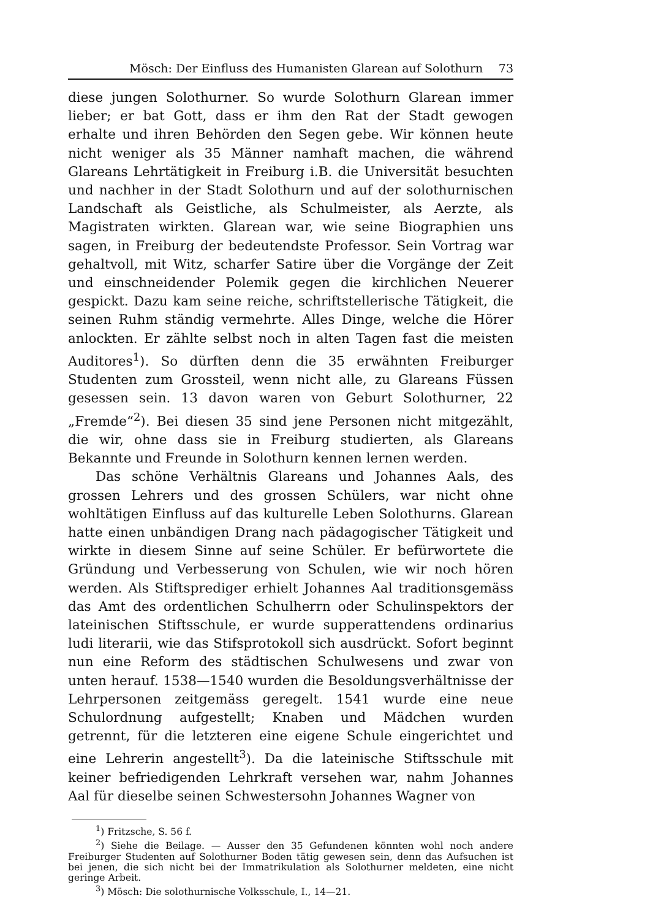Mösch: Der Einfluss des Humanisten Glarean auf Solothurn 73
diese jungen Solothurner. So wurde Solothurn Glarean immer lieber; er bat Gott, dass er ihm den Rat der Stadt gewogen erhalte und ihren Behörden den Segen gebe. Wir können heute nicht weniger als 35 Männer namhaft machen, die während Glareans Lehrtätigkeit in Freiburg i.B. die Universität besuchten und nachher in der Stadt Solothurn und auf der solothurnischen Landschaft als Geistliche, als Schulmeister, als Aerzte, als Magistraten wirkten. Glarean war, wie seine Biographien uns sagen, in Freiburg der bedeutendste Professor. Sein Vortrag war gehaltvoll, mit Witz, scharfer Satire über die Vorgänge der Zeit und einschneidender Polemik gegen die kirchlichen Neuerer gespickt. Dazu kam seine reiche, schriftstellerische Tätigkeit, die seinen Ruhm ständig vermehrte. Alles Dinge, welche die Hörer anlockten. Er zählte selbst noch in alten Tagen fast die meisten Auditores<sup>1</sup>). So dürften denn die 35 erwähnten Freiburger Studenten zum Grossteil, wenn nicht alle, zu Glareans Füssen gesessen sein. 13 davon waren von Geburt Solothurner, 22 „Fremde“<sup>2</sup>). Bei diesen 35 sind jene Personen nicht mitgezählt, die wir, ohne dass sie in Freiburg studierten, als Glareans Bekannte und Freunde in Solothurn kennen lernen werden.
Das schöne Verhältnis Glareans und Johannes Aals, des grossen Lehrers und des grossen Schülers, war nicht ohne wohltätigen Einfluss auf das kulturelle Leben Solothurns. Glarean hatte einen unbändigen Drang nach pädagogischer Tätigkeit und wirkte in diesem Sinne auf seine Schüler. Er befürwortete die Gründung und Verbesserung von Schulen, wie wir noch hören werden. Als Stiftsprediger erhielt Johannes Aal traditionsgemäss das Amt des ordentlichen Schulherrn oder Schulinspektors der lateinischen Stiftsschule, er wurde supperattendens ordinarius ludi literarii, wie das Stifsprotokoll sich ausdrückt. Sofort beginnt nun eine Reform des städtischen Schulwesens und zwar von unten herauf. 1538—1540 wurden die Besoldungsverhältnisse der Lehrpersonen zeitgemäss geregelt. 1541 wurde eine neue Schulordnung aufgestellt; Knaben und Mädchen wurden getrennt, für die letzteren eine eigene Schule eingerichtet und eine Lehrerin angestellt<sup>3</sup>). Da die lateinische Stiftsschule mit keiner befriedigenden Lehrkraft versehen war, nahm Johannes Aal für dieselbe seinen Schwestersohn Johannes Wagner von
<sup>1</sup>) Fritzsche, S. 56 f.
<sup>2</sup>) Siehe die Beilage. — Ausser den 35 Gefundenen könnten wohl noch andere Freiburger Studenten auf Solothurner Boden tätig gewesen sein, denn das Aufsuchen ist bei jenen, die sich nicht bei der Immatrikulation als Solothurner meldeten, eine nicht geringe Arbeit.
<sup>3</sup>) Mösch: Die solothurnische Volksschule, I., 14—21.